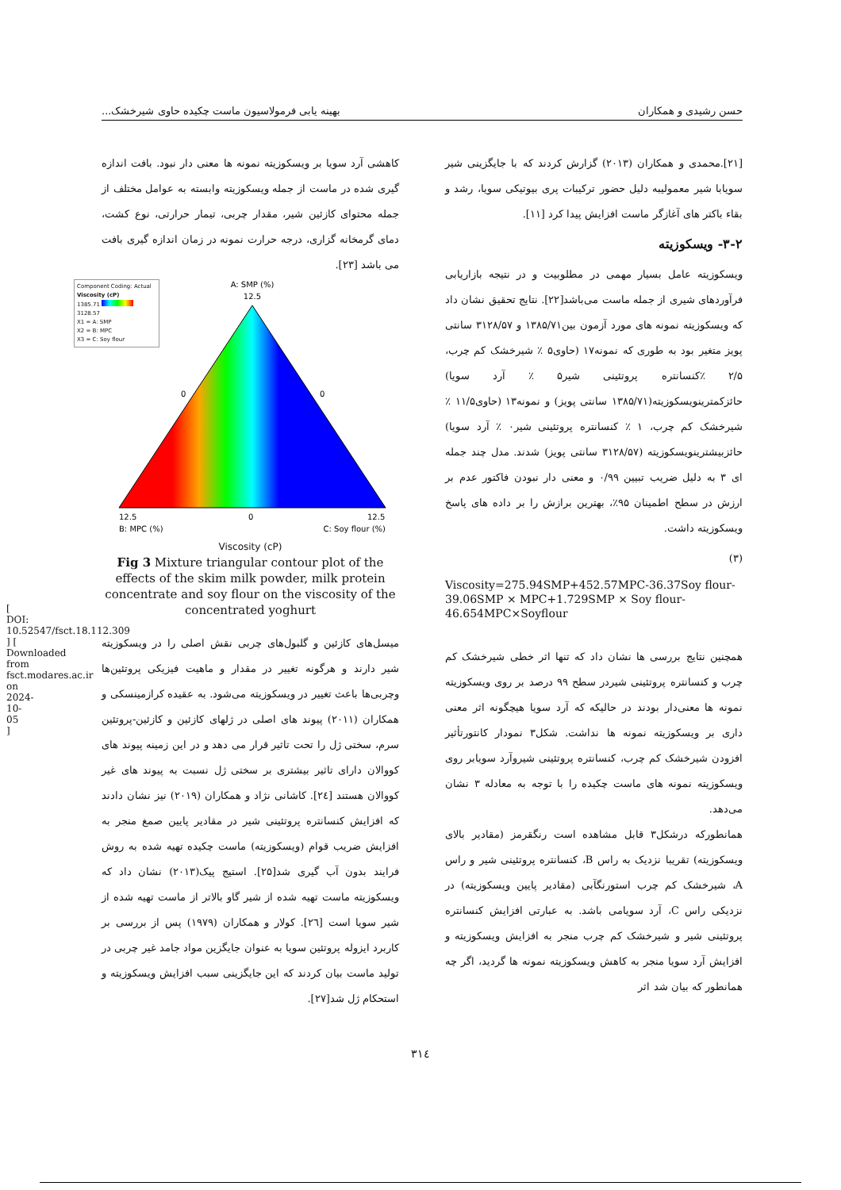[ DOI: 10.52547/fsct.18.112.309 ] [ Downloaded from fsct.modares.ac.ir on 2024-10-05 ]
حسن رشیدی و همکاران بهینه یابی فرمولاسیون ماست چکیده حاوی شیرخشک...
[۲۱].محمدی و همکاران (۲۰۱۳) گزارش کردند که با جایگزینی شیر سویابا شیر معمولیبه دلیل حضور ترکیبات پری بیوتیکی سویا، رشد و بقاء باکتر های آغازگر ماست افزایش پیدا کرد [۱۱].
۳-۲- ویسکوزیته
ویسکوزیته عامل بسیار مهمی در مطلوبیت و در نتیجه بازاریابی فرآوردهای شیری از جمله ماست می‌باشد[۲۲]. نتایج تحقیق نشان داد که ویسکوزیته نمونه های مورد آزمون بین۱۳۸۵/۷۱ و ۳۱۲۸/۵۷ سانتی پویز متغیر بود به طوری که نمونه۱۷ (حاوی۵ ٪ شیرخشک کم چرب، ۲/۵ ٪کنسانتره پروتئینی شیر۵ ٪ آرد سویا) حائزکمترینویسکوزیته(۱۳۸۵/۷۱ سانتی پویز) و نمونه۱۳ (حاوی۱۱/۵ ٪ شیرخشک کم چرب، ۱ ٪ کنسانتره پروتئینی شیر۰ ٪ آرد سویا) حائزبیشترینویسکوزیته (۳۱۲۸/۵۷ سانتی پویز) شدند. مدل چند جمله ای ۳ به دلیل ضریب تبیین ۰/۹۹ و معنی دار نبودن فاکتور عدم بر ارزش در سطح اطمینان ۹۵٪، بهترین برازش را بر داده های پاسخ ویسکوزیته داشت.
(۳)
Viscosity=275.94SMP+452.57MPC-36.37Soy flour-39.06SMP × MPC+1.729SMP × Soy flour-46.654MPC×Soyflour
همچنین نتایج بررسی ها نشان داد که تنها اثر خطی شیرخشک کم چرب و کنسانتره پروتئینی شیردر سطح ۹۹ درصد بر روی ویسکوزیته نمونه ها معنی‌دار بودند در حالیکه که آرد سویا هیچگونه اثر معنی داری بر ویسکوزیته نمونه ها نداشت. شکل۳ نمودار کانتورتأثیر افزودن شیرخشک کم چرب، کنسانتره پروتئینی شیروآرد سویابر روی ویسکوزیته نمونه های ماست چکیده را با توجه به معادله ۳ نشان می‌دهد.
همانطورکه درشکل۳ قابل مشاهده است رنگقرمز (مقادیر بالای ویسکوزیته) تقریبا نزدیک به راس B، کنسانتره پروتئینی شیر و راس A، شیرخشک کم چرب استورنگآبی (مقادیر پایین ویسکوزیته) در نزدیکی راس C، آرد سویامی باشد. به عبارتی افزایش کنسانتره پروتئینی شیر و شیرخشک کم چرب منجر به افزایش ویسکوزیته و افزایش آرد سویا منجر به کاهش ویسکوزیته نمونه ها گردید، اگر چه همانطور که بیان شد اثر
کاهشی آرد سویا بر ویسکوزیته نمونه ها معنی دار نبود. بافت اندازه گیری شده در ماست از جمله ویسکوزیته وابسته به عوامل مختلف از جمله محتوای کازئین شیر، مقدار چربی، تیمار حرارتی، نوع کشت، دمای گرمخانه گزاری، درجه حرارت نمونه در زمان اندازه گیری بافت می باشد [۲۳].
Component Coding: Actual
Viscosity (cP)
1385.71 3128.57
X1 = A: SMP
X2 = B: MPC
X3 = C: Soy flour
A: SMP (%)
12.5
0
0
12.5
0
12.5
B: MPC (%)
C: Soy flour (%)
Viscosity (cP)
Fig 3 Mixture triangular contour plot of the effects of the skim milk powder, milk protein concentrate and soy flour on the viscosity of the concentrated yoghurt
میسل‌های کازئین و گلبول‌های چربی نقش اصلی را در ویسکوزیته شیر دارند و هرگونه تغییر در مقدار و ماهیت فیزیکی پروتئین‌ها وچربی‌ها باعث تغییر در ویسکوزیته می‌شود. به عقیده کرازمینسکی و همکاران (۲۰۱۱) پیوند های اصلی در ژلهای کازئین و کازئین-پروتئین سرم، سختی ژل را تحت تاثیر قرار می دهد و در این زمینه پیوند های کووالان دارای تاثیر بیشتری بر سختی ژل نسبت به پیوند های غیر کووالان هستند [۲٤]. کاشانی نژاد و همکاران (۲۰۱۹) نیز نشان دادند که افزایش کنسانتره پروتئینی شیر در مقادیر پایین صمغ منجر به افزایش ضریب قوام (ویسکوزیته) ماست چکیده تهیه شده به روش فرایند بدون آب گیری شد[۲۵]. استیج پیک(۲۰۱۳) نشان داد که ویسکوزیته ماست تهیه شده از شیر گاو بالاتر از ماست تهیه شده از شیر سویا است [۲٦]. کولار و همکاران (۱۹۷۹) پس از بررسی بر کاربرد ایزوله پروتئین سویا به عنوان جایگزین مواد جامد غیر چربی در تولید ماست بیان کردند که این جایگزینی سبب افزایش ویسکوزیته و استحکام ژل شد[۲۷].
۳۱٤